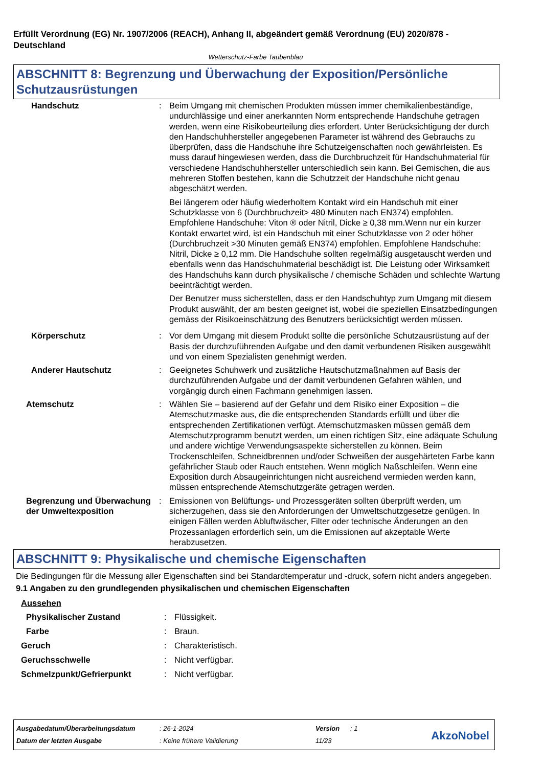Erfüllt Verordnung (EG) Nr. 1907/2006 (REACH), Anhang II, abgeändert gemäß Verordnung (EU) 2020/878 - Deutschland
Wetterschutz-Farbe Taubenblau
ABSCHNITT 8: Begrenzung und Überwachung der Exposition/Persönliche Schutzausrüstungen
| Handschutz | : | Beim Umgang mit chemischen Produkten müssen immer chemikalienbeständige, undurchlässige und einer anerkannten Norm entsprechende Handschuhe getragen werden, wenn eine Risikobeurteilung dies erfordert. Unter Berücksichtigung der durch den Handschuhhersteller angegebenen Parameter ist während des Gebrauchs zu überprüfen, dass die Handschuhe ihre Schutzeigenschaften noch gewährleisten. Es muss darauf hingewiesen werden, dass die Durchbruchzeit für Handschuhmaterial für verschiedene Handschuhhersteller unterschiedlich sein kann. Bei Gemischen, die aus mehreren Stoffen bestehen, kann die Schutzzeit der Handschuhe nicht genau abgeschätzt werden. Bei längerem oder häufig wiederholtem Kontakt wird ein Handschuh mit einer Schutzklasse von 6 (Durchbruchzeit> 480 Minuten nach EN374) empfohlen. Empfohlene Handschuhe: Viton ® oder Nitril, Dicke ≥ 0,38 mm.Wenn nur ein kurzer Kontakt erwartet wird, ist ein Handschuh mit einer Schutzklasse von 2 oder höher (Durchbruchzeit >30 Minuten gemäß EN374) empfohlen. Empfohlene Handschuhe: Nitril, Dicke ≥ 0,12 mm. Die Handschuhe sollten regelmäßig ausgetauscht werden und ebenfalls wenn das Handschuhmaterial beschädigt ist. Die Leistung oder Wirksamkeit des Handschuhs kann durch physikalische / chemische Schäden und schlechte Wartung beeinträchtigt werden. Der Benutzer muss sicherstellen, dass er den Handschuhtyp zum Umgang mit diesem Produkt auswählt, der am besten geeignet ist, wobei die speziellen Einsatzbedingungen gemäss der Risikoeinschätzung des Benutzers berücksichtigt werden müssen. |
| Körperschutz | : | Vor dem Umgang mit diesem Produkt sollte die persönliche Schutzausrüstung auf der Basis der durchzuführenden Aufgabe und den damit verbundenen Risiken ausgewählt und von einem Spezialisten genehmigt werden. |
| Anderer Hautschutz | : | Geeignetes Schuhwerk und zusätzliche Hautschutzmaßnahmen auf Basis der durchzuführenden Aufgabe und der damit verbundenen Gefahren wählen, und vorgängig durch einen Fachmann genehmigen lassen. |
| Atemschutz | : | Wählen Sie – basierend auf der Gefahr und dem Risiko einer Exposition – die Atemschutzmaske aus, die die entsprechenden Standards erfüllt und über die entsprechenden Zertifikationen verfügt. Atemschutzmasken müssen gemäß dem Atemschutzprogramm benutzt werden, um einen richtigen Sitz, eine adäquate Schulung und andere wichtige Verwendungsaspekte sicherstellen zu können. Beim Trockenschleifen, Schneidbrennen und/oder Schweißen der ausgehärteten Farbe kann gefährlicher Staub oder Rauch entstehen. Wenn möglich Naßschleifen. Wenn eine Exposition durch Absaugeinrichtungen nicht ausreichend vermieden werden kann, müssen entsprechende Atemschutzgeräte getragen werden. |
| Begrenzung und Überwachung der Umweltexposition | : | Emissionen von Belüftungs- und Prozessgeräten sollten überprüft werden, um sicherzugehen, dass sie den Anforderungen der Umweltschutzgesetze genügen. In einigen Fällen werden Abluftwäscher, Filter oder technische Änderungen an den Prozessanlagen erforderlich sein, um die Emissionen auf akzeptable Werte herabzusetzen. |
ABSCHNITT 9: Physikalische und chemische Eigenschaften
Die Bedingungen für die Messung aller Eigenschaften sind bei Standardtemperatur und -druck, sofern nicht anders angegeben.
9.1 Angaben zu den grundlegenden physikalischen und chemischen Eigenschaften
Aussehen
| Physikalischer Zustand | : | Flüssigkeit. |
| Farbe | : | Braun. |
| Geruch | : | Charakteristisch. |
| Geruchsschwelle | : | Nicht verfügbar. |
| Schmelzpunkt/Gefrierpunkt | : | Nicht verfügbar. |
| Ausgabedatum/Überarbeitungsdatum | : 26-1-2024 | Version | : 1 |
| Datum der letzten Ausgabe | : Keine frühere Validierung | 11/23 | |
AkzoNobel